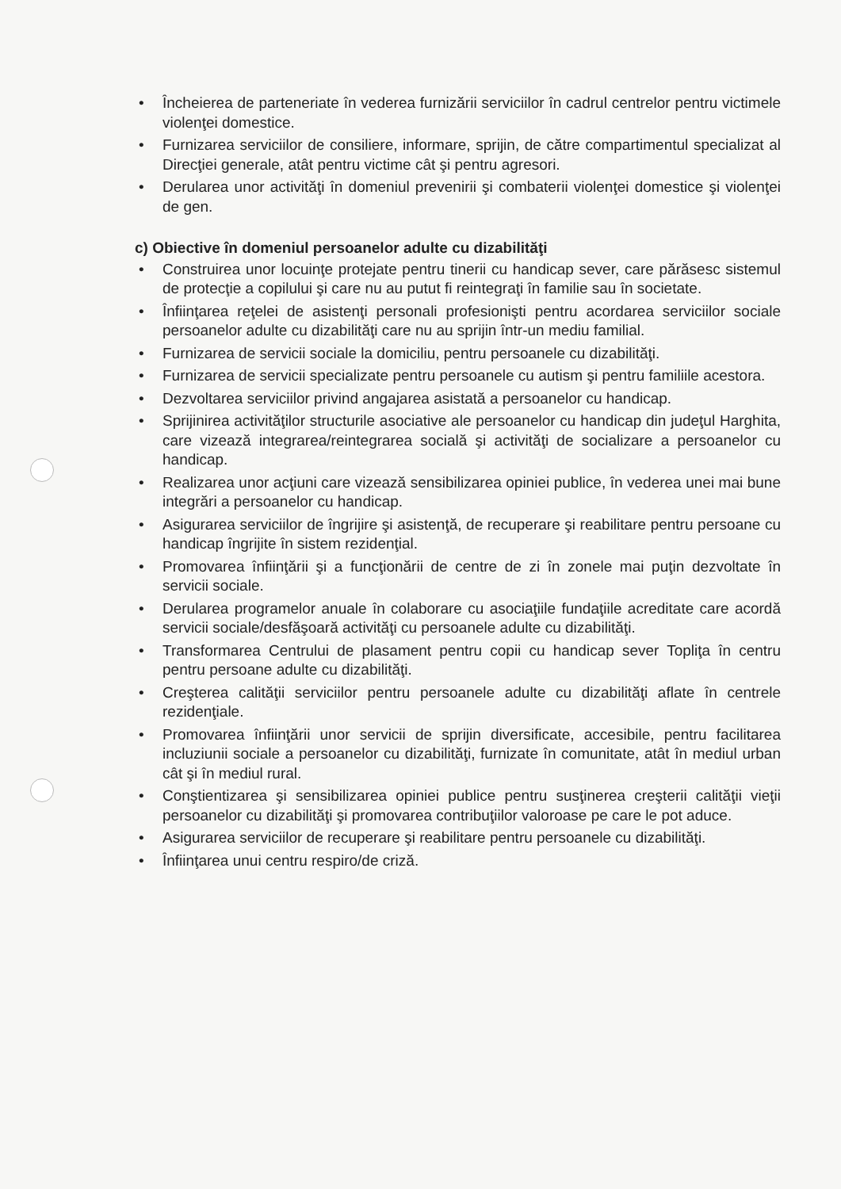• Încheierea de parteneriate în vederea furnizării serviciilor în cadrul centrelor pentru victimele violenţei domestice.
• Furnizarea serviciilor de consiliere, informare, sprijin, de către compartimentul specializat al Direcţiei generale, atât pentru victime cât şi pentru agresori.
• Derularea unor activităţi în domeniul prevenirii şi combaterii violenţei domestice şi violenţei de gen.
c) Obiective în domeniul persoanelor adulte cu dizabilităţi
• Construirea unor locuinţe protejate pentru tinerii cu handicap sever, care părăsesc sistemul de protecţie a copilului şi care nu au putut fi reintegraţi în familie sau în societate.
• Înfiinţarea reţelei de asistenţi personali profesionişti pentru acordarea serviciilor sociale persoanelor adulte cu dizabilităţi care nu au sprijin într-un mediu familial.
• Furnizarea de servicii sociale la domiciliu, pentru persoanele cu dizabilităţi.
• Furnizarea de servicii specializate pentru persoanele cu autism şi pentru familiile acestora.
• Dezvoltarea serviciilor privind angajarea asistată a persoanelor cu handicap.
• Sprijinirea activităţilor structurile asociative ale persoanelor cu handicap din judeţul Harghita, care vizează integrarea/reintegrarea socială şi activităţi de socializare a persoanelor cu handicap.
• Realizarea unor acţiuni care vizează sensibilizarea opiniei publice, în vederea unei mai bune integrări a persoanelor cu handicap.
• Asigurarea serviciilor de îngrijire şi asistenţă, de recuperare şi reabilitare pentru persoane cu handicap îngrijite în sistem rezidenţial.
• Promovarea înfiinţării şi a funcţionării de centre de zi în zonele mai puţin dezvoltate în servicii sociale.
• Derularea programelor anuale în colaborare cu asociaţiile fundaţiile acreditate care acordă servicii sociale/desfăşoară activităţi cu persoanele adulte cu dizabilităţi.
• Transformarea Centrului de plasament pentru copii cu handicap sever Topliţa în centru pentru persoane adulte cu dizabilităţi.
• Creşterea calităţii serviciilor pentru persoanele adulte cu dizabilităţi aflate în centrele rezidenţiale.
• Promovarea înfiinţării unor servicii de sprijin diversificate, accesibile, pentru facilitarea incluziunii sociale a persoanelor cu dizabilităţi, furnizate în comunitate, atât în mediul urban cât şi în mediul rural.
• Conştientizarea şi sensibilizarea opiniei publice pentru susţinerea creşterii calităţii vieţii persoanelor cu dizabilităţi şi promovarea contribuţiilor valoroase pe care le pot aduce.
• Asigurarea serviciilor de recuperare şi reabilitare pentru persoanele cu dizabilităţi.
• Înfiinţarea unui centru respiro/de criză.